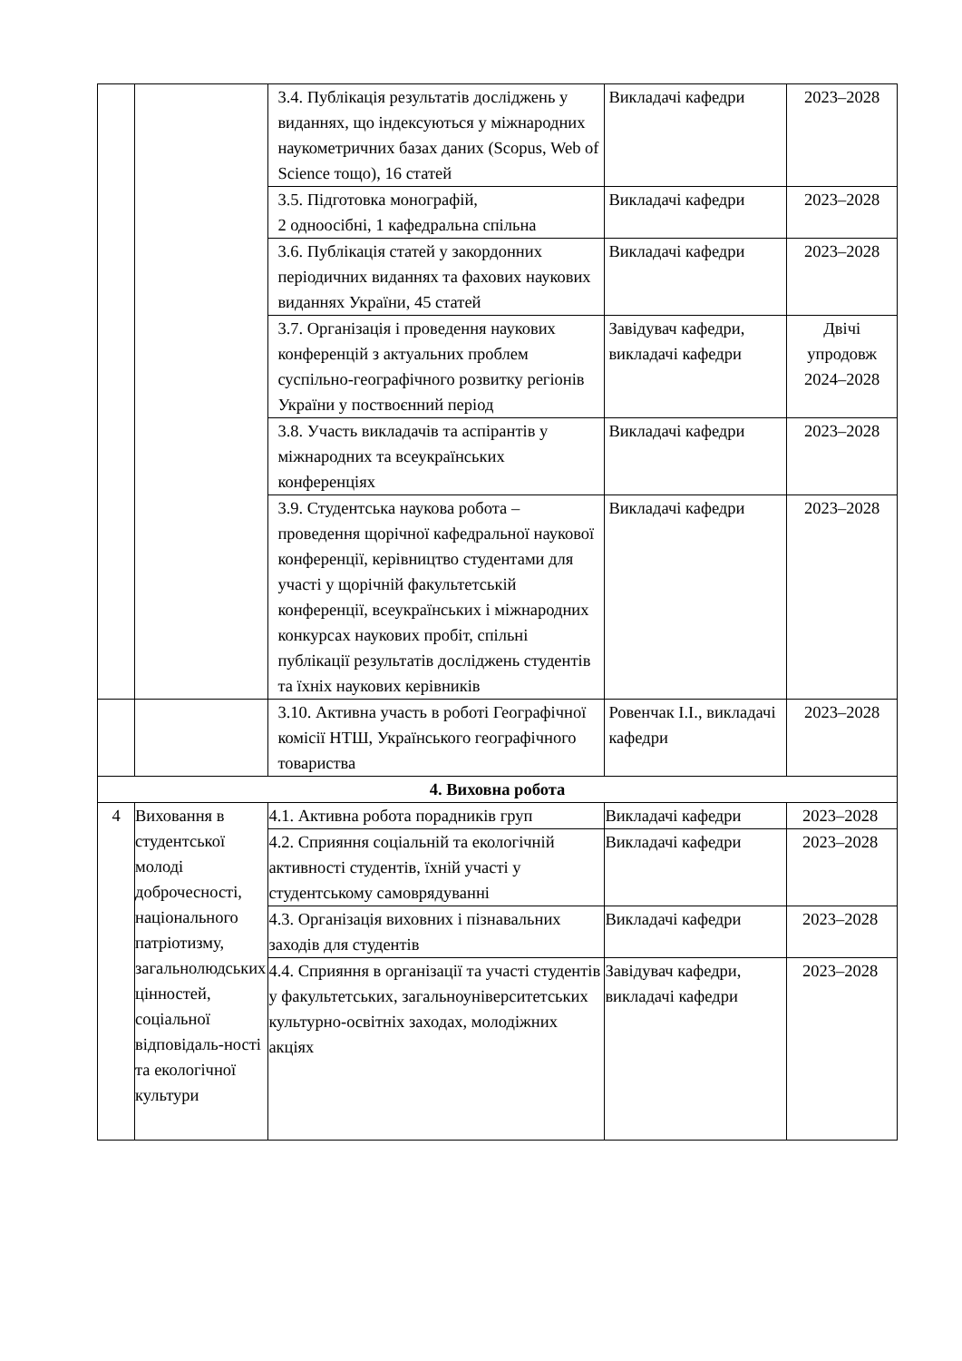| | | 3.4. Публікація результатів досліджень у виданнях, що індексуються у міжнародних наукометричних базах даних (Scopus, Web of Science тощо), 16 статей | Викладачі кафедри | 2023–2028 |
| | | 3.5. Підготовка монографій, 2 одноосібні, 1 кафедральна спільна | Викладачі кафедри | 2023–2028 |
| | | 3.6. Публікація статей у закордонних періодичних виданнях та фахових наукових виданнях України, 45 статей | Викладачі кафедри | 2023–2028 |
| | | 3.7. Організація і проведення наукових конференцій з актуальних проблем суспільно-географічного розвитку регіонів України у поствоєнний період | Завідувач кафедри, викладачі кафедри | Двічі упродовж 2024–2028 |
| | | 3.8. Участь викладачів та аспірантів у міжнародних та всеукраїнських конференціях | Викладачі кафедри | 2023–2028 |
| | | 3.9. Студентська наукова робота – проведення щорічної кафедральної наукової конференції, керівництво студентами для участі у щорічній факультетській конференції, всеукраїнських і міжнародних конкурсах наукових пробіт, спільні публікації результатів досліджень студентів та їхніх наукових керівників | Викладачі кафедри | 2023–2028 |
| | | 3.10. Активна участь в роботі Географічної комісії НТШ, Українського географічного товариства | Ровенчак І.І., викладачі кафедри | 2023–2028 |
| 4. Виховна робота | | | | |
| 4 | Виховання в студентської молоді доброчесності, національного патріотизму, загальнолюдських цінностей, соціальної відповідаль-ності та екологічної культури | 4.1. Активна робота порадників груп | Викладачі кафедри | 2023–2028 |
| | | 4.2. Сприяння соціальній та екологічній активності студентів, їхній участі у студентському самоврядуванні | Викладачі кафедри | 2023–2028 |
| | | 4.3. Організація виховних і пізнавальних заходів для студентів | Викладачі кафедри | 2023–2028 |
| | | 4.4. Сприяння в організації та участі студентів у факультетських, загальноуніверситетських культурно-освітніх заходах, молодіжних акціях | Завідувач кафедри, викладачі кафедри | 2023–2028 |